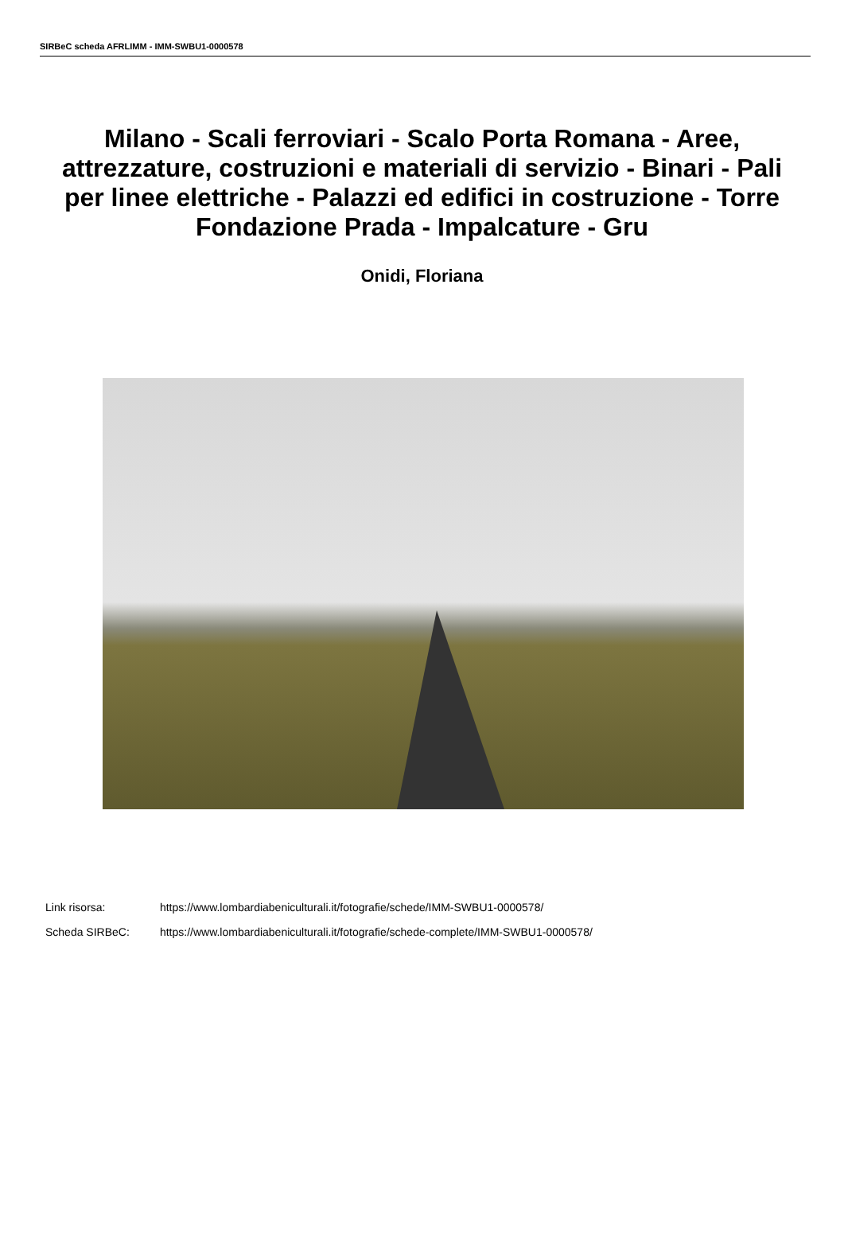SIRBeC scheda AFRLIMM - IMM-SWBU1-0000578
Milano - Scali ferroviari - Scalo Porta Romana - Aree, attrezzature, costruzioni e materiali di servizio - Binari - Pali per linee elettriche - Palazzi ed edifici in costruzione - Torre Fondazione Prada - Impalcature - Gru
Onidi, Floriana
Link risorsa: https://www.lombardiabeniculturali.it/fotografie/schede/IMM-SWBU1-0000578/
Scheda SIRBeC: https://www.lombardiabeniculturali.it/fotografie/schede-complete/IMM-SWBU1-0000578/